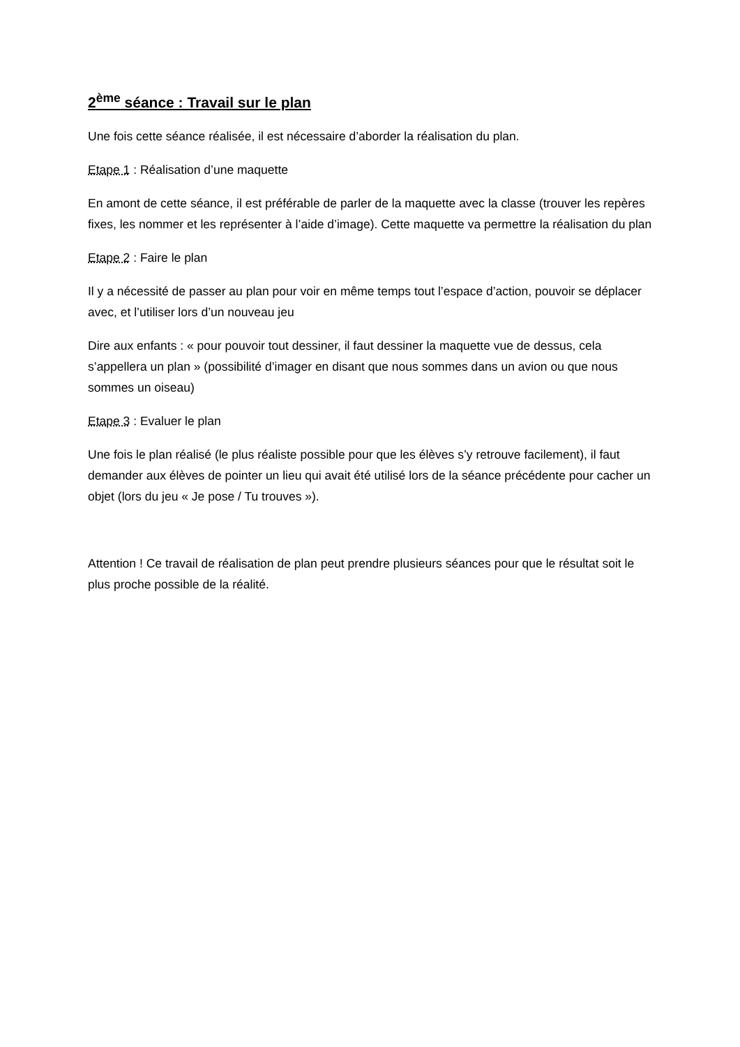2<sup>ème</sup> séance : Travail sur le plan
Une fois cette séance réalisée, il est nécessaire d’aborder la réalisation du plan.
Etape 1 : Réalisation d’une maquette
En amont de cette séance, il est préférable de parler de la maquette avec la classe (trouver les repères fixes, les nommer et les représenter à l’aide d’image). Cette maquette va permettre la réalisation du plan
Etape 2 : Faire le plan
Il y a nécessité de passer au plan pour voir en même temps tout l’espace d’action, pouvoir se déplacer avec, et l’utiliser lors d’un nouveau jeu
Dire aux enfants : « pour pouvoir tout dessiner, il faut dessiner la maquette vue de dessus, cela s’appellera un plan » (possibilité d’imager en disant que nous sommes dans un avion ou que nous sommes un oiseau)
Etape 3 : Evaluer le plan
Une fois le plan réalisé (le plus réaliste possible pour que les élèves s’y retrouve facilement), il faut demander aux élèves de pointer un lieu qui avait été utilisé lors de la séance précédente pour cacher un objet (lors du jeu « Je pose / Tu trouves »).
Attention ! Ce travail de réalisation de plan peut prendre plusieurs séances pour que le résultat soit le plus proche possible de la réalité.